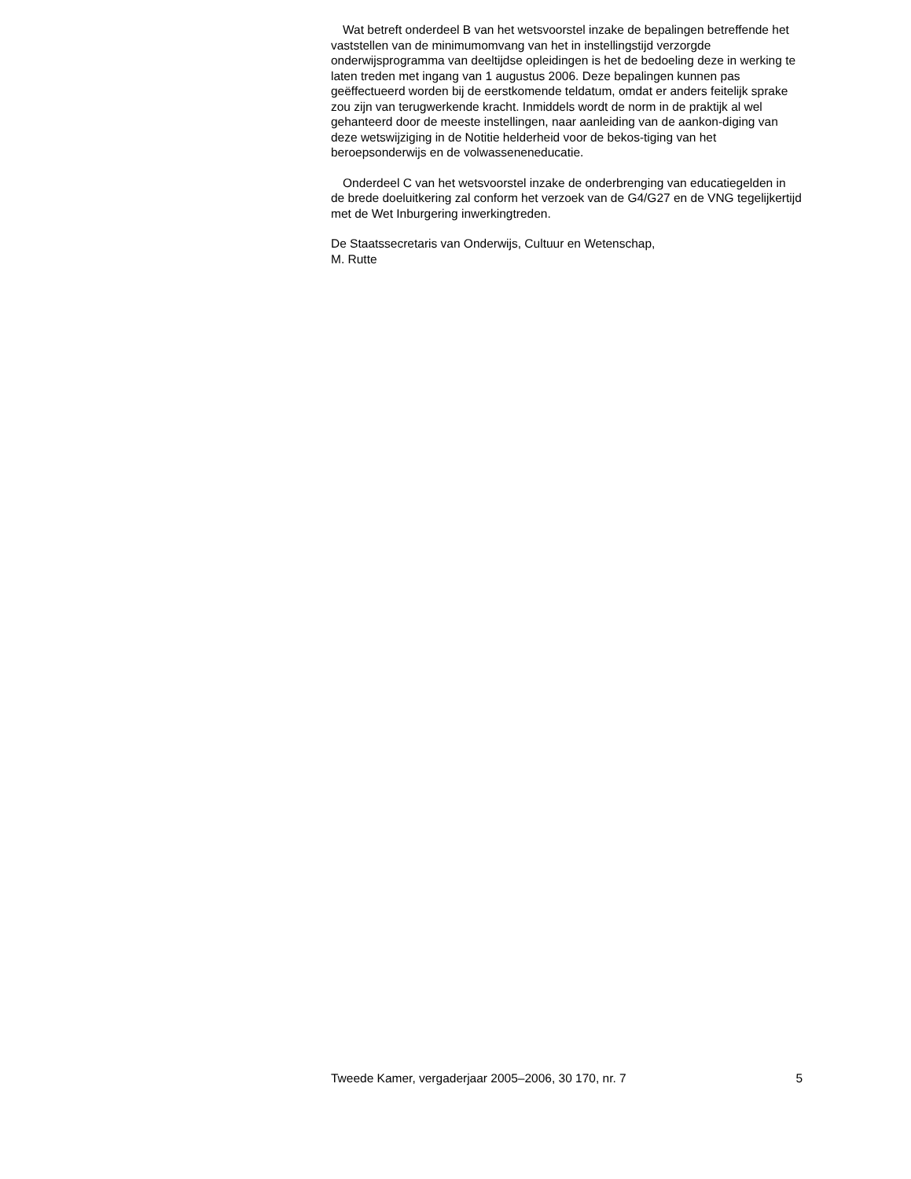Wat betreft onderdeel B van het wetsvoorstel inzake de bepalingen betreffende het vaststellen van de minimumomvang van het in instellingstijd verzorgde onderwijsprogramma van deeltijdse opleidingen is het de bedoeling deze in werking te laten treden met ingang van 1 augustus 2006. Deze bepalingen kunnen pas geëffectueerd worden bij de eerstkomende teldatum, omdat er anders feitelijk sprake zou zijn van terugwerkende kracht. Inmiddels wordt de norm in de praktijk al wel gehanteerd door de meeste instellingen, naar aanleiding van de aankon-diging van deze wetswijziging in de Notitie helderheid voor de bekos-tiging van het beroepsonderwijs en de volwasseneneducatie.
Onderdeel C van het wetsvoorstel inzake de onderbrenging van educatiegelden in de brede doeluitkering zal conform het verzoek van de G4/G27 en de VNG tegelijkertijd met de Wet Inburgering inwerkingtreden.
De Staatssecretaris van Onderwijs, Cultuur en Wetenschap,
M. Rutte
Tweede Kamer, vergaderjaar 2005–2006, 30 170, nr. 7 5